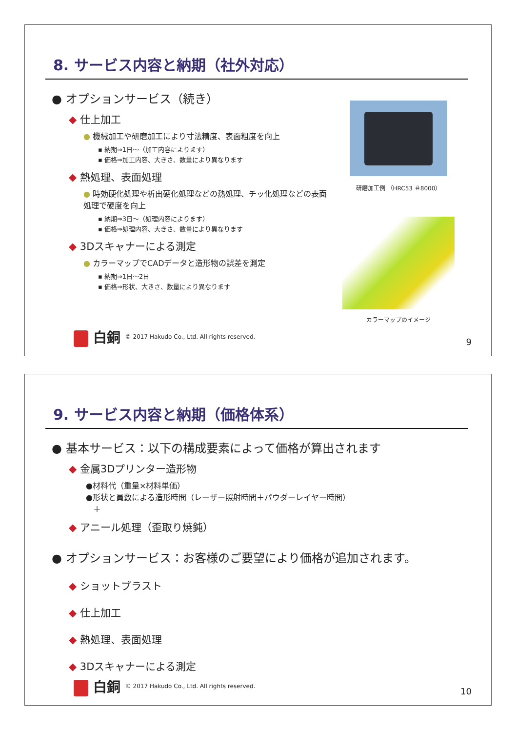8. サービス内容と納期（社外対応）
● オプションサービス（続き）
◆ 仕上加工
● 機械加工や研磨加工により寸法精度、表面粗度を向上
▪ 納期⇒1日～（加工内容によります）
▪ 価格⇒加工内容、大きさ、数量により異なります
◆ 熱処理、表面処理
● 時効硬化処理や析出硬化処理などの熱処理、チッ化処理などの表面処理で硬度を向上
▪ 納期⇒3日～（処理内容によります）
▪ 価格⇒処理内容、大きさ、数量により異なります
◆ 3Dスキャナーによる測定
● カラーマップでCADデータと造形物の誤差を測定
▪ 納期⇒1日～2日
▪ 価格⇒形状、大きさ、数量により異なります
研磨加工例 （HRC53 ＃8000）
カラーマップのイメージ
白銅 © 2017 Hakudo Co., Ltd. All rights reserved.
9
9. サービス内容と納期（価格体系）
● 基本サービス：以下の構成要素によって価格が算出されます
◆ 金属3Dプリンター造形物
●材料代（重量×材料単価）
●形状と員数による造形時間（レーザー照射時間＋パウダーレイヤー時間）
＋
◆ アニール処理（歪取り焼鈍）
● オプションサービス：お客様のご要望により価格が追加されます。
◆ ショットブラスト
◆ 仕上加工
◆ 熱処理、表面処理
◆ 3Dスキャナーによる測定
白銅 © 2017 Hakudo Co., Ltd. All rights reserved.
10